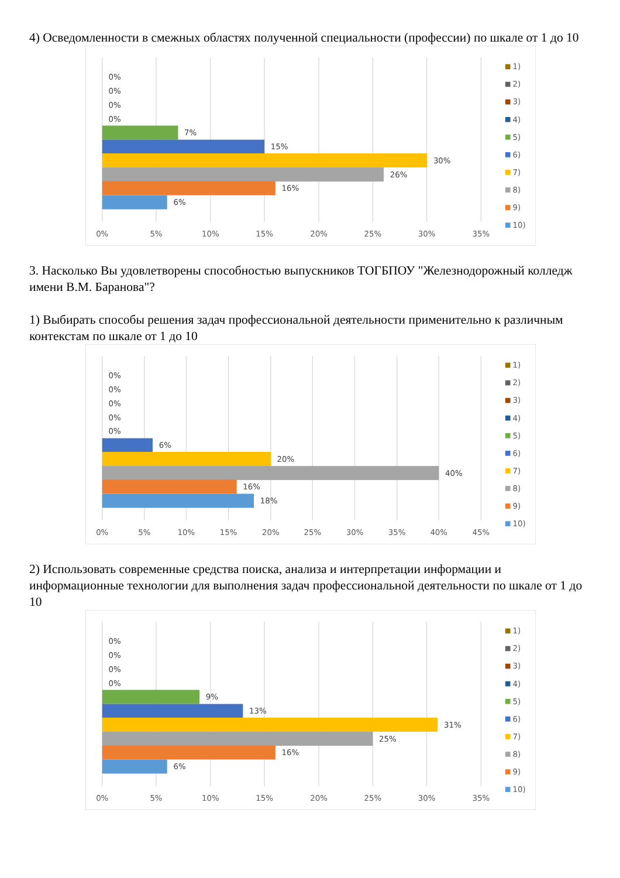4) Осведомленности в смежных областях полученной специальности (профессии) по шкале от 1 до 10
0%
0%
0%
0%
7%
15%
30%
26%
16%
6%
0%
5%
10%
15%
20%
25%
30%
35%
1)
2)
3)
4)
5)
6)
7)
8)
9)
10)
3. Насколько Вы удовлетворены способностью выпускников ТОГБПОУ "Железнодорожный колледж имени В.М. Баранова"?
1) Выбирать способы решения задач профессиональной деятельности применительно к различным контекстам по шкале от 1 до 10
0%
0%
0%
0%
0%
6%
20%
40%
16%
18%
0%
5%
10%
15%
20%
25%
30%
35%
40%
45%
1)
2)
3)
4)
5)
6)
7)
8)
9)
10)
2) Использовать современные средства поиска, анализа и интерпретации информации и информационные технологии для выполнения задач профессиональной деятельности по шкале от 1 до 10
0%
0%
0%
0%
9%
13%
31%
25%
16%
6%
0%
5%
10%
15%
20%
25%
30%
35%
1)
2)
3)
4)
5)
6)
7)
8)
9)
10)